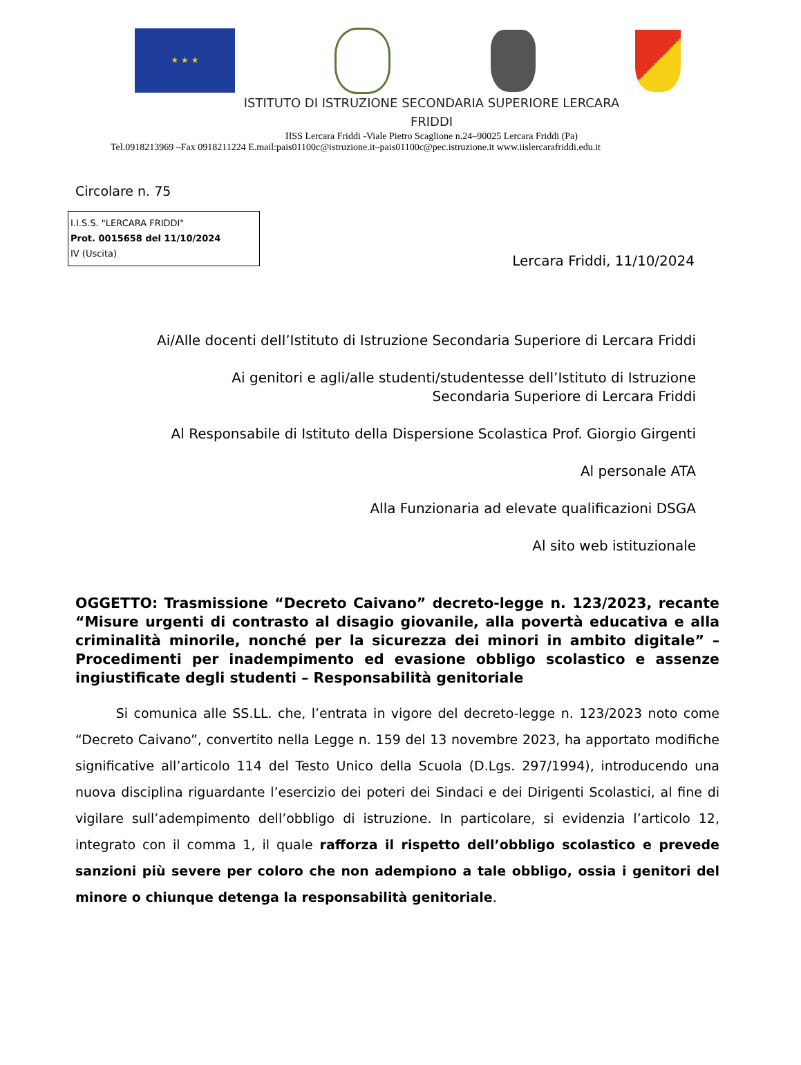★ ★ ★
ISTITUTO DI ISTRUZIONE SECONDARIA SUPERIORE LERCARA
FRIDDI
IISS Lercara Friddi -Viale Pietro Scaglione n.24–90025 Lercara Friddi (Pa)
Tel.0918213969 –Fax 0918211224 E.mail:pais01100c@istruzione.it–pais01100c@pec.istruzione.it www.iislercarafriddi.edu.it
Circolare n. 75
I.I.S.S. "LERCARA FRIDDI"
Prot. 0015658 del 11/10/2024
IV (Uscita)
Lercara Friddi, 11/10/2024
Ai/Alle docenti dell’Istituto di Istruzione Secondaria Superiore di Lercara Friddi
Ai genitori e agli/alle studenti/studentesse dell’Istituto di Istruzione
Secondaria Superiore di Lercara Friddi
Al Responsabile di Istituto della Dispersione Scolastica Prof. Giorgio Girgenti
Al personale ATA
Alla Funzionaria ad elevate qualificazioni DSGA
Al sito web istituzionale
OGGETTO: Trasmissione “Decreto Caivano” decreto-legge n. 123/2023, recante “Misure urgenti di contrasto al disagio giovanile, alla povertà educativa e alla criminalità minorile, nonché per la sicurezza dei minori in ambito digitale” – Procedimenti per inadempimento ed evasione obbligo scolastico e assenze ingiustificate degli studenti – Responsabilità genitoriale
Si comunica alle SS.LL. che, l’entrata in vigore del decreto-legge n. 123/2023 noto come “Decreto Caivano”, convertito nella Legge n. 159 del 13 novembre 2023, ha apportato modifiche significative all’articolo 114 del Testo Unico della Scuola (D.Lgs. 297/1994), introducendo una nuova disciplina riguardante l’esercizio dei poteri dei Sindaci e dei Dirigenti Scolastici, al fine di vigilare sull’adempimento dell’obbligo di istruzione. In particolare, si evidenzia l’articolo 12, integrato con il comma 1, il quale rafforza il rispetto dell’obbligo scolastico e prevede sanzioni più severe per coloro che non adempiono a tale obbligo, ossia i genitori del minore o chiunque detenga la responsabilità genitoriale.